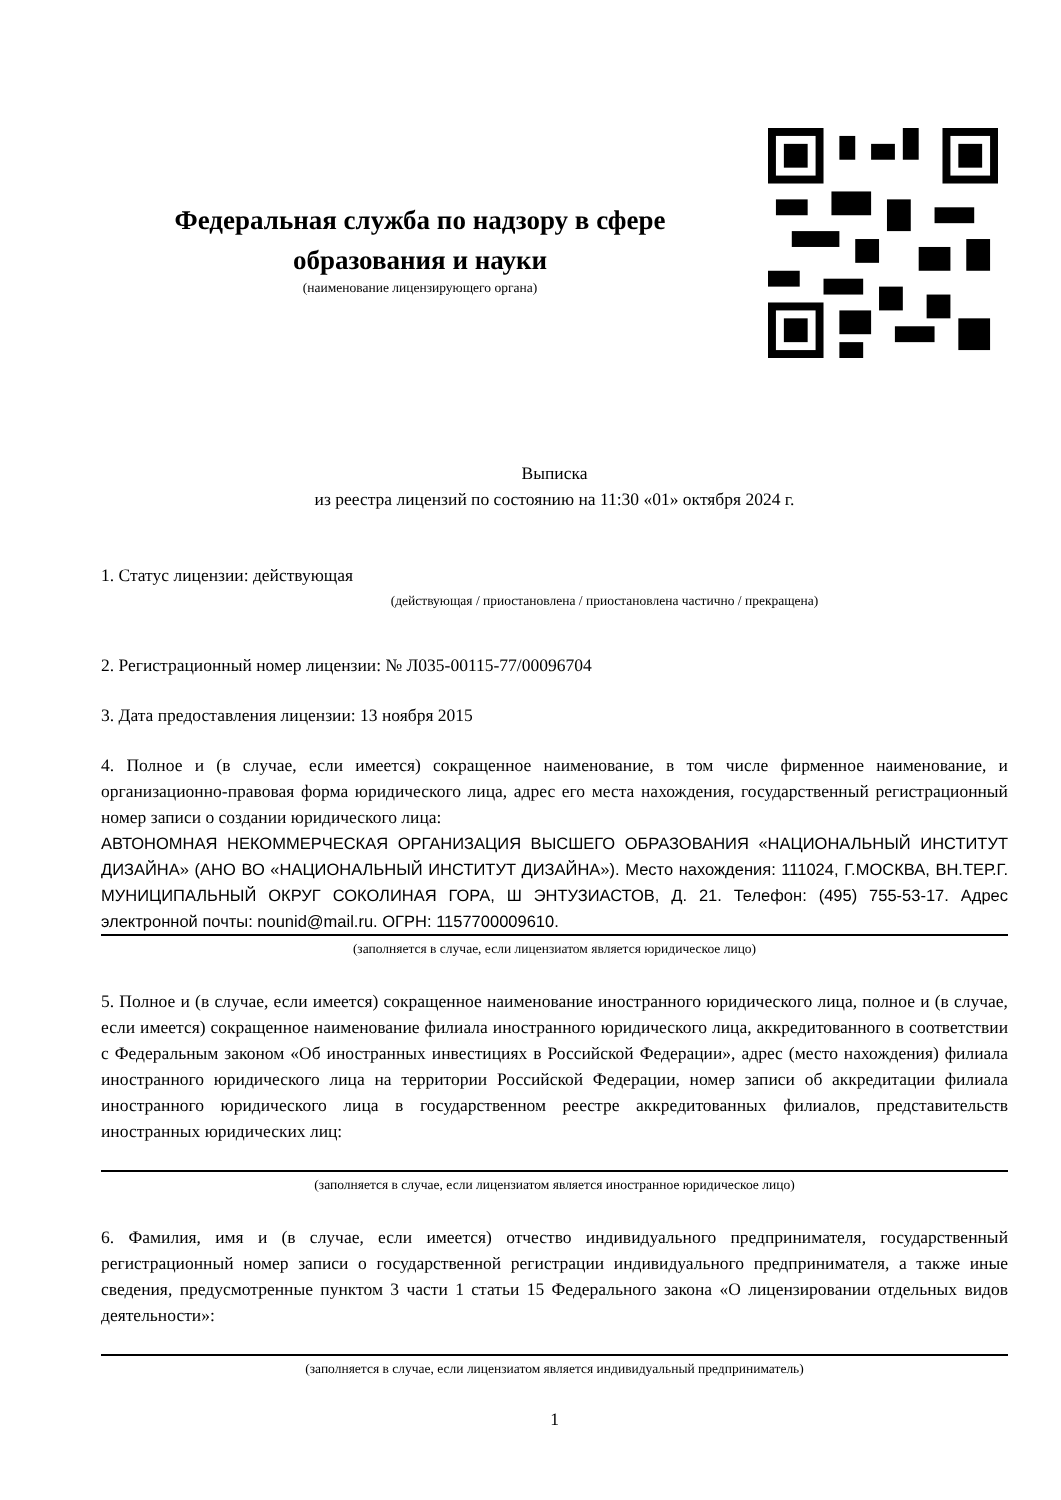Федеральная служба по надзору в сфере образования и науки
(наименование лицензирующего органа)
Выписка
из реестра лицензий по состоянию на 11:30 «01» октября 2024 г.
1. Статус лицензии: действующая
(действующая / приостановлена / приостановлена частично / прекращена)
2. Регистрационный номер лицензии: № Л035-00115-77/00096704
3. Дата предоставления лицензии: 13 ноября 2015
4. Полное и (в случае, если имеется) сокращенное наименование, в том числе фирменное наименование, и организационно-правовая форма юридического лица, адрес его места нахождения, государственный регистрационный номер записи о создании юридического лица:
АВТОНОМНАЯ НЕКОММЕРЧЕСКАЯ ОРГАНИЗАЦИЯ ВЫСШЕГО ОБРАЗОВАНИЯ «НАЦИОНАЛЬНЫЙ ИНСТИТУТ ДИЗАЙНА» (АНО ВО «НАЦИОНАЛЬНЫЙ ИНСТИТУТ ДИЗАЙНА»). Место нахождения: 111024, Г.МОСКВА, ВН.ТЕР.Г. МУНИЦИПАЛЬНЫЙ ОКРУГ СОКОЛИНАЯ ГОРА, Ш ЭНТУЗИАСТОВ, Д. 21. Телефон: (495) 755-53-17. Адрес электронной почты: nounid@mail.ru. ОГРН: 1157700009610.
(заполняется в случае, если лицензиатом является юридическое лицо)
5. Полное и (в случае, если имеется) сокращенное наименование иностранного юридического лица, полное и (в случае, если имеется) сокращенное наименование филиала иностранного юридического лица, аккредитованного в соответствии с Федеральным законом «Об иностранных инвестициях в Российской Федерации», адрес (место нахождения) филиала иностранного юридического лица на территории Российской Федерации, номер записи об аккредитации филиала иностранного юридического лица в государственном реестре аккредитованных филиалов, представительств иностранных юридических лиц:
(заполняется в случае, если лицензиатом является иностранное юридическое лицо)
6. Фамилия, имя и (в случае, если имеется) отчество индивидуального предпринимателя, государственный регистрационный номер записи о государственной регистрации индивидуального предпринимателя, а также иные сведения, предусмотренные пунктом 3 части 1 статьи 15 Федерального закона «О лицензировании отдельных видов деятельности»:
(заполняется в случае, если лицензиатом является индивидуальный предприниматель)
1